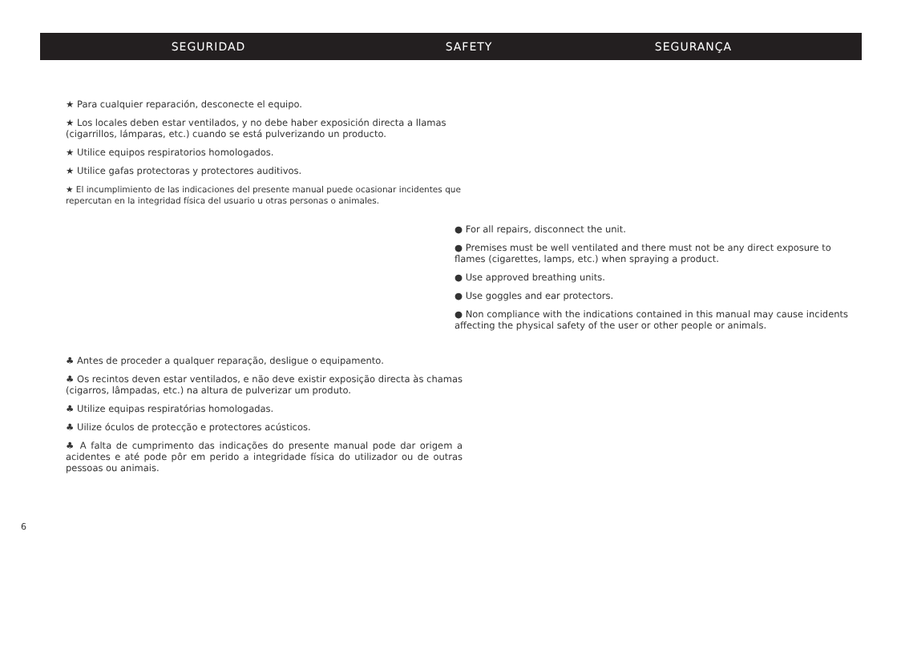SEGURIDAD SAFETY SEGURANÇA
★ Para cualquier reparación, desconecte el equipo.
★ Los locales deben estar ventilados, y no debe haber exposición directa a llamas (cigarrillos, lámparas, etc.) cuando se está pulverizando un producto.
★ Utilice equipos respiratorios homologados.
★ Utilice gafas protectoras y protectores auditivos.
★ El incumplimiento de las indicaciones del presente manual puede ocasionar incidentes que repercutan en la integridad física del usuario u otras personas o animales.
● For all repairs, disconnect the unit.
● Premises must be well ventilated and there must not be any direct exposure to flames (cigarettes, lamps, etc.) when spraying a product.
● Use approved breathing units.
● Use goggles and ear protectors.
● Non compliance with the indications contained in this manual may cause incidents affecting the physical safety of the user or other people or animals.
♣ Antes de proceder a qualquer reparação, desligue o equipamento.
♣ Os recintos deven estar ventilados, e não deve existir exposição directa às chamas (cigarros, lâmpadas, etc.) na altura de pulverizar um produto.
♣ Utilize equipas respiratórias homologadas.
♣ Uilize óculos de protecção e protectores acústicos.
♣ A falta de cumprimento das indicações do presente manual pode dar origem a acidentes e até pode pôr em perido a integridade física do utilizador ou de outras pessoas ou animais.
6